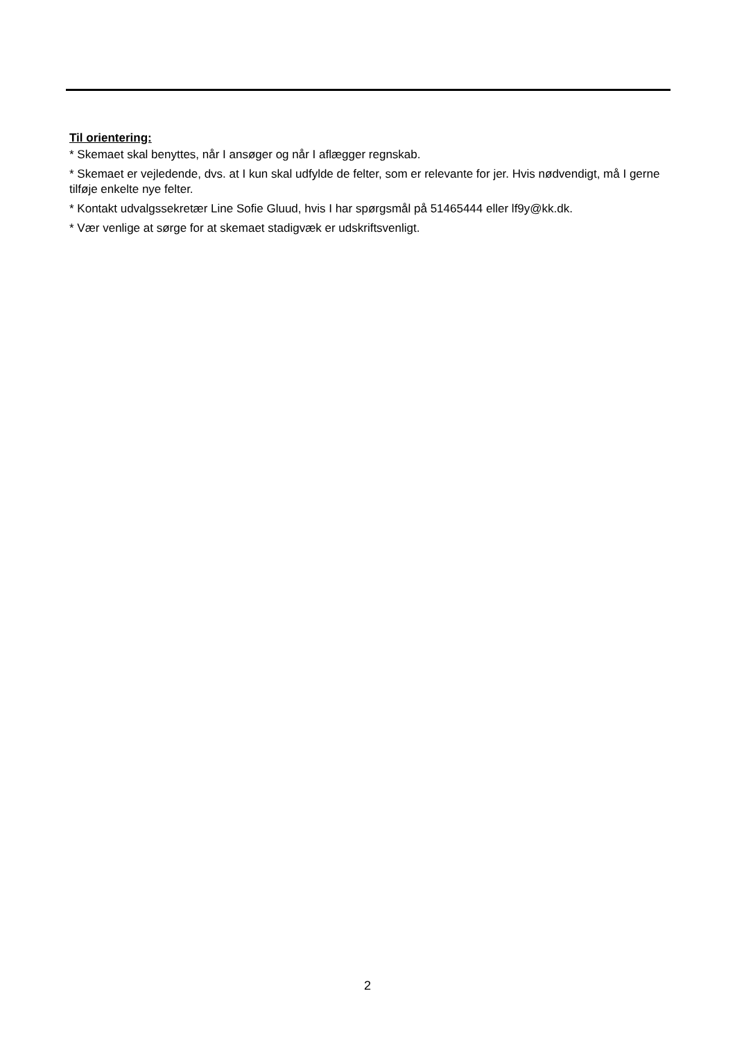Til orientering:
* Skemaet skal benyttes, når I ansøger og når I aflægger regnskab.
* Skemaet er vejledende, dvs. at I kun skal udfylde de felter, som er relevante for jer. Hvis nødvendigt, må I gerne tilføje enkelte nye felter.
* Kontakt udvalgssekretær Line Sofie Gluud, hvis I har spørgsmål på 51465444 eller lf9y@kk.dk.
* Vær venlige at sørge for at skemaet stadigvæk er udskriftsvenligt.
2